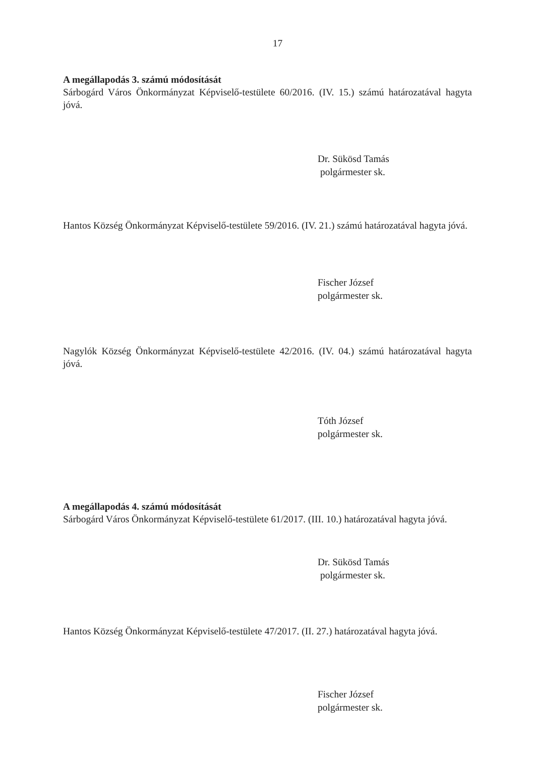17
A megállapodás 3. számú módosítását
Sárbogárd Város Önkormányzat Képviselő-testülete 60/2016. (IV. 15.) számú határozatával hagyta jóvá.
Dr. Sükösd Tamás
polgármester sk.
Hantos Község Önkormányzat Képviselő-testülete 59/2016. (IV. 21.) számú határozatával hagyta jóvá.
Fischer József
polgármester sk.
Nagylók Község Önkormányzat Képviselő-testülete 42/2016. (IV. 04.) számú határozatával hagyta jóvá.
Tóth József
polgármester sk.
A megállapodás 4. számú módosítását
Sárbogárd Város Önkormányzat Képviselő-testülete 61/2017. (III. 10.) határozatával hagyta jóvá.
Dr. Sükösd Tamás
polgármester sk.
Hantos Község Önkormányzat Képviselő-testülete 47/2017. (II. 27.) határozatával hagyta jóvá.
Fischer József
polgármester sk.